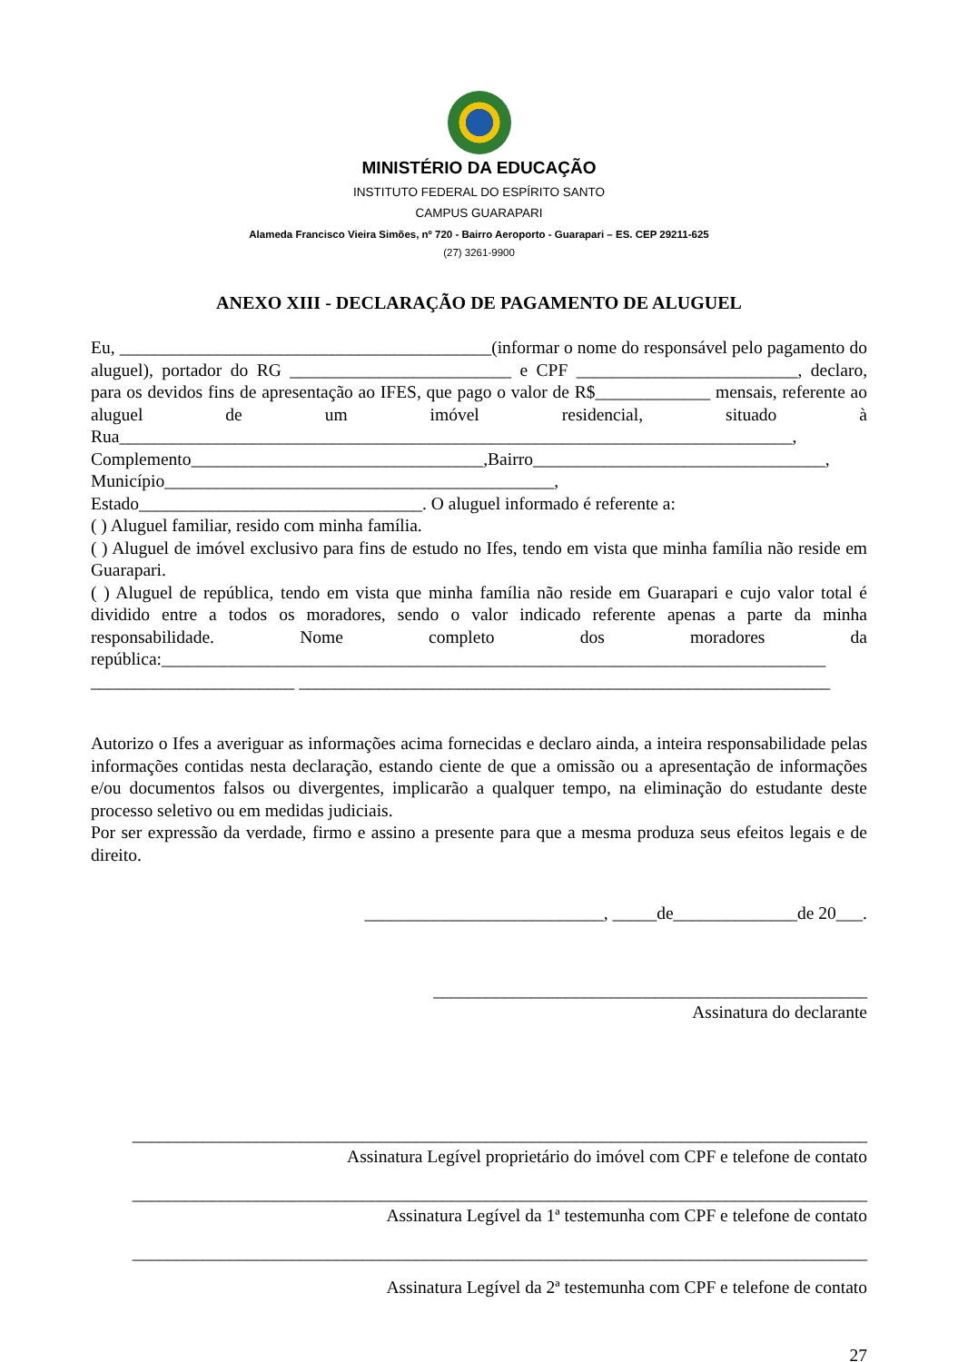MINISTÉRIO DA EDUCAÇÃO
INSTITUTO FEDERAL DO ESPÍRITO SANTO
CAMPUS GUARAPARI
Alameda Francisco Vieira Simões, nº 720 - Bairro Aeroporto - Guarapari – ES. CEP 29211-625
(27) 3261-9900
ANEXO XIII - DECLARAÇÃO DE PAGAMENTO DE ALUGUEL
Eu, __________________________________________(informar o nome do responsável pelo pagamento do aluguel), portador do RG _________________________ e CPF _________________________, declaro, para os devidos fins de apresentação ao IFES, que pago o valor de R$_____________ mensais, referente ao aluguel de um imóvel residencial, situado à Rua____________________________________________________________________________, Complemento_________________________________,Bairro_________________________________, Município____________________________________________,
Estado________________________________. O aluguel informado é referente a:
( ) Aluguel familiar, resido com minha família.
( ) Aluguel de imóvel exclusivo para fins de estudo no Ifes, tendo em vista que minha família não reside em Guarapari.
( ) Aluguel de república, tendo em vista que minha família não reside em Guarapari e cujo valor total é dividido entre a todos os moradores, sendo o valor indicado referente apenas a parte da minha responsabilidade. Nome completo dos moradores da república:___________________________________________________________________________
_______________________ ____________________________________________________________
Autorizo o Ifes a averiguar as informações acima fornecidas e declaro ainda, a inteira responsabilidade pelas informações contidas nesta declaração, estando ciente de que a omissão ou a apresentação de informações e/ou documentos falsos ou divergentes, implicarão a qualquer tempo, na eliminação do estudante deste processo seletivo ou em medidas judiciais.
Por ser expressão da verdade, firmo e assino a presente para que a mesma produza seus efeitos legais e de direito.
___________________________, _____de______________de 20___.
_________________________________________________
Assinatura do declarante
___________________________________________________________________________________
Assinatura Legível proprietário do imóvel com CPF e telefone de contato
___________________________________________________________________________________
Assinatura Legível da 1ª testemunha com CPF e telefone de contato
___________________________________________________________________________________
Assinatura Legível da 2ª testemunha com CPF e telefone de contato
27